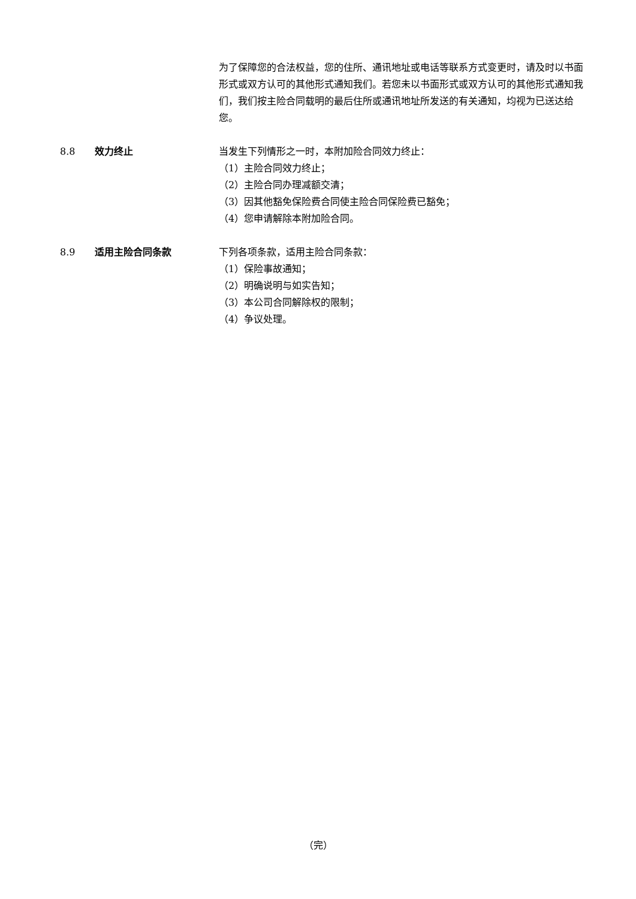为了保障您的合法权益，您的住所、通讯地址或电话等联系方式变更时，请及时以书面形式或双方认可的其他形式通知我们。若您未以书面形式或双方认可的其他形式通知我们，我们按主险合同载明的最后住所或通讯地址所发送的有关通知，均视为已送达给您。
8.8 效力终止 当发生下列情形之一时，本附加险合同效力终止：
（1）主险合同效力终止；
（2）主险合同办理减额交清；
（3）因其他豁免保险费合同使主险合同保险费已豁免；
（4）您申请解除本附加险合同。
8.9 适用主险合同条款 下列各项条款，适用主险合同条款：
（1）保险事故通知；
（2）明确说明与如实告知；
（3）本公司合同解除权的限制；
（4）争议处理。
（完）